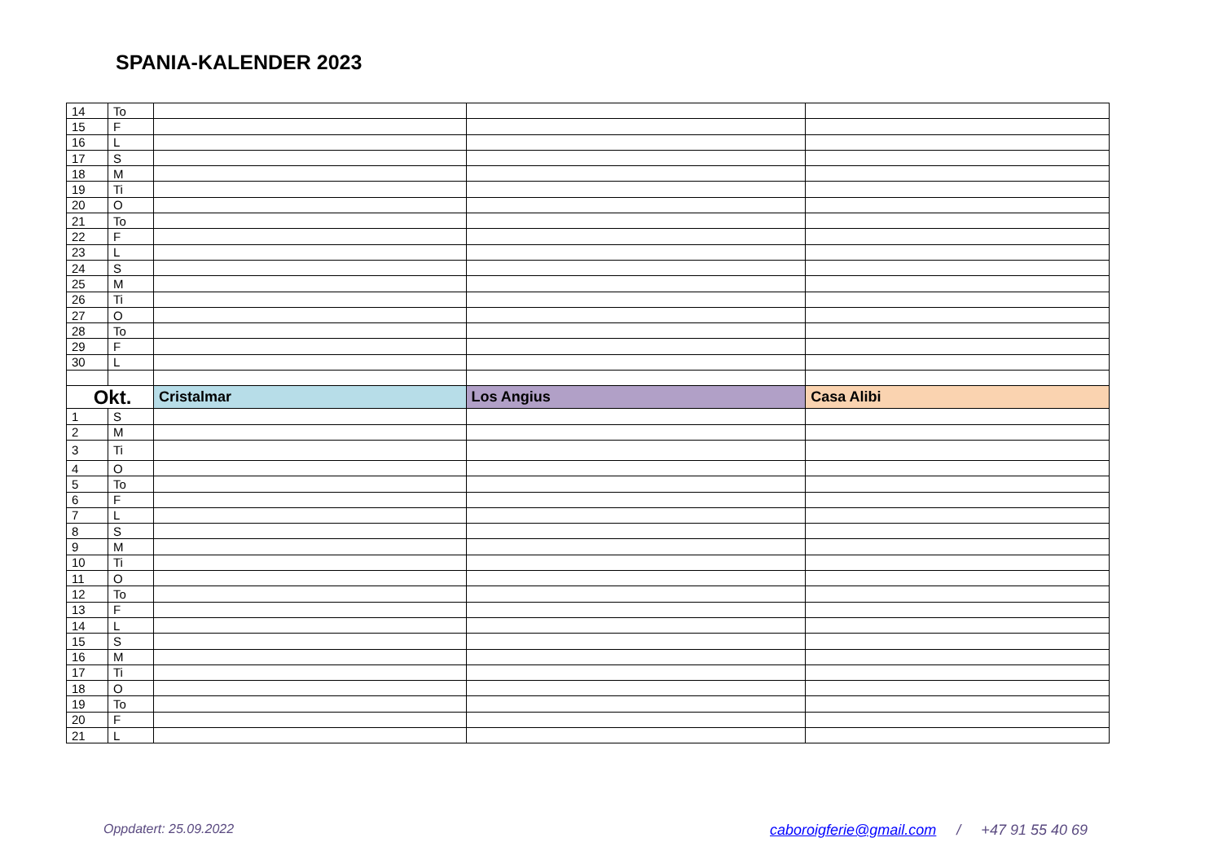SPANIA-KALENDER 2023
| 14 | To | | | |
| 15 | F | | | |
| 16 | L | | | |
| 17 | S | | | |
| 18 | M | | | |
| 19 | Ti | | | |
| 20 | O | | | |
| 21 | To | | | |
| 22 | F | | | |
| 23 | L | | | |
| 24 | S | | | |
| 25 | M | | | |
| 26 | Ti | | | |
| 27 | O | | | |
| 28 | To | | | |
| 29 | F | | | |
| 30 | L | | | |
| Okt. | | Cristalmar | Los Angius | Casa Alibi |
| 1 | S | | | |
| 2 | M | | | |
| 3 | Ti | | | |
| 4 | O | | | |
| 5 | To | | | |
| 6 | F | | | |
| 7 | L | | | |
| 8 | S | | | |
| 9 | M | | | |
| 10 | Ti | | | |
| 11 | O | | | |
| 12 | To | | | |
| 13 | F | | | |
| 14 | L | | | |
| 15 | S | | | |
| 16 | M | | | |
| 17 | Ti | | | |
| 18 | O | | | |
| 19 | To | | | |
| 20 | F | | | |
| 21 | L | | | |
Oppdatert: 25.09.2022
caboroigferie@gmail.com / +47 91 55 40 69